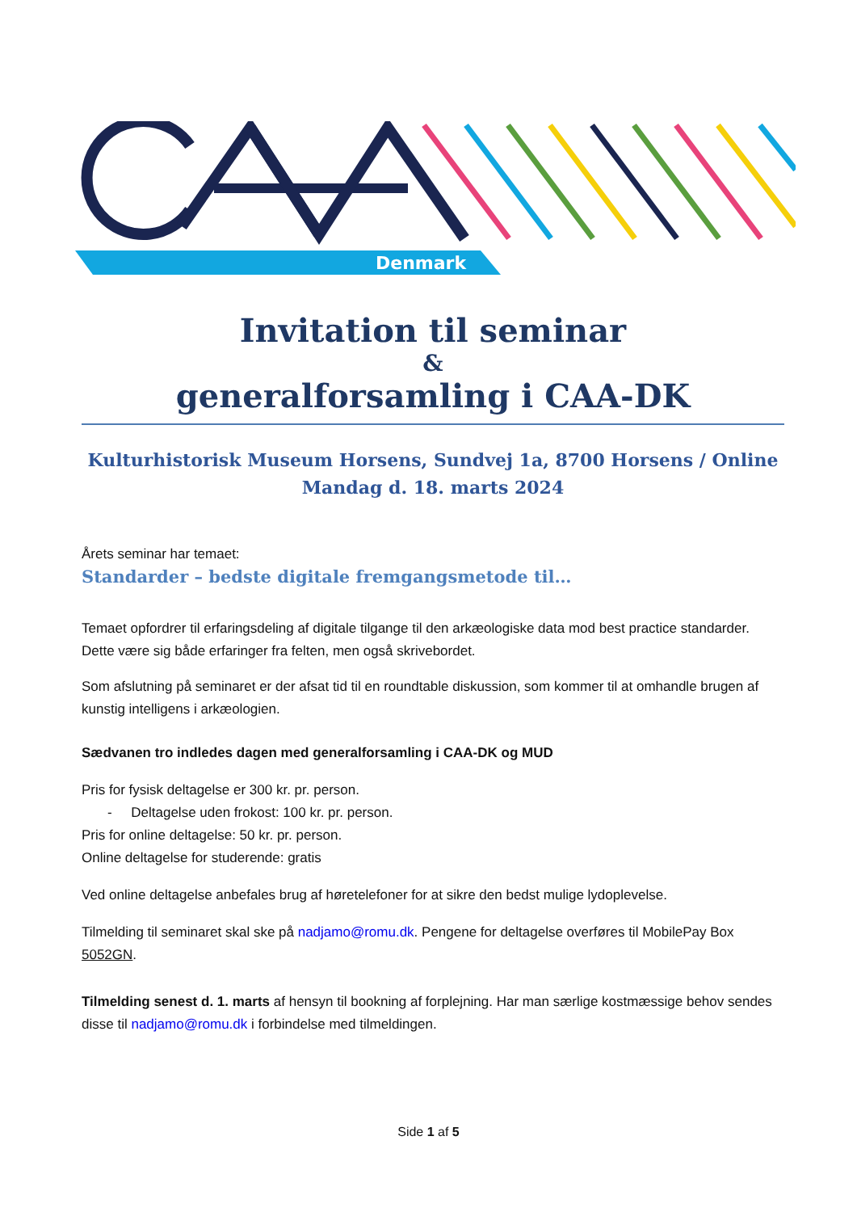Denmark
Invitation til seminar
&
generalforsamling i CAA-DK
Kulturhistorisk Museum Horsens, Sundvej 1a, 8700 Horsens / Online
Mandag d. 18. marts 2024
Årets seminar har temaet:
Standarder – bedste digitale fremgangsmetode til…
Temaet opfordrer til erfaringsdeling af digitale tilgange til den arkæologiske data mod best practice standarder. Dette være sig både erfaringer fra felten, men også skrivebordet.
Som afslutning på seminaret er der afsat tid til en roundtable diskussion, som kommer til at omhandle brugen af kunstig intelligens i arkæologien.
Sædvanen tro indledes dagen med generalforsamling i CAA-DK og MUD
Pris for fysisk deltagelse er 300 kr. pr. person.
- Deltagelse uden frokost: 100 kr. pr. person.
Pris for online deltagelse: 50 kr. pr. person.
Online deltagelse for studerende: gratis
Ved online deltagelse anbefales brug af høretelefoner for at sikre den bedst mulige lydoplevelse.
Tilmelding til seminaret skal ske på nadjamo@romu.dk. Pengene for deltagelse overføres til MobilePay Box 5052GN.
Tilmelding senest d. 1. marts af hensyn til bookning af forplejning. Har man særlige kostmæssige behov sendes disse til nadjamo@romu.dk i forbindelse med tilmeldingen.
Side 1 af 5